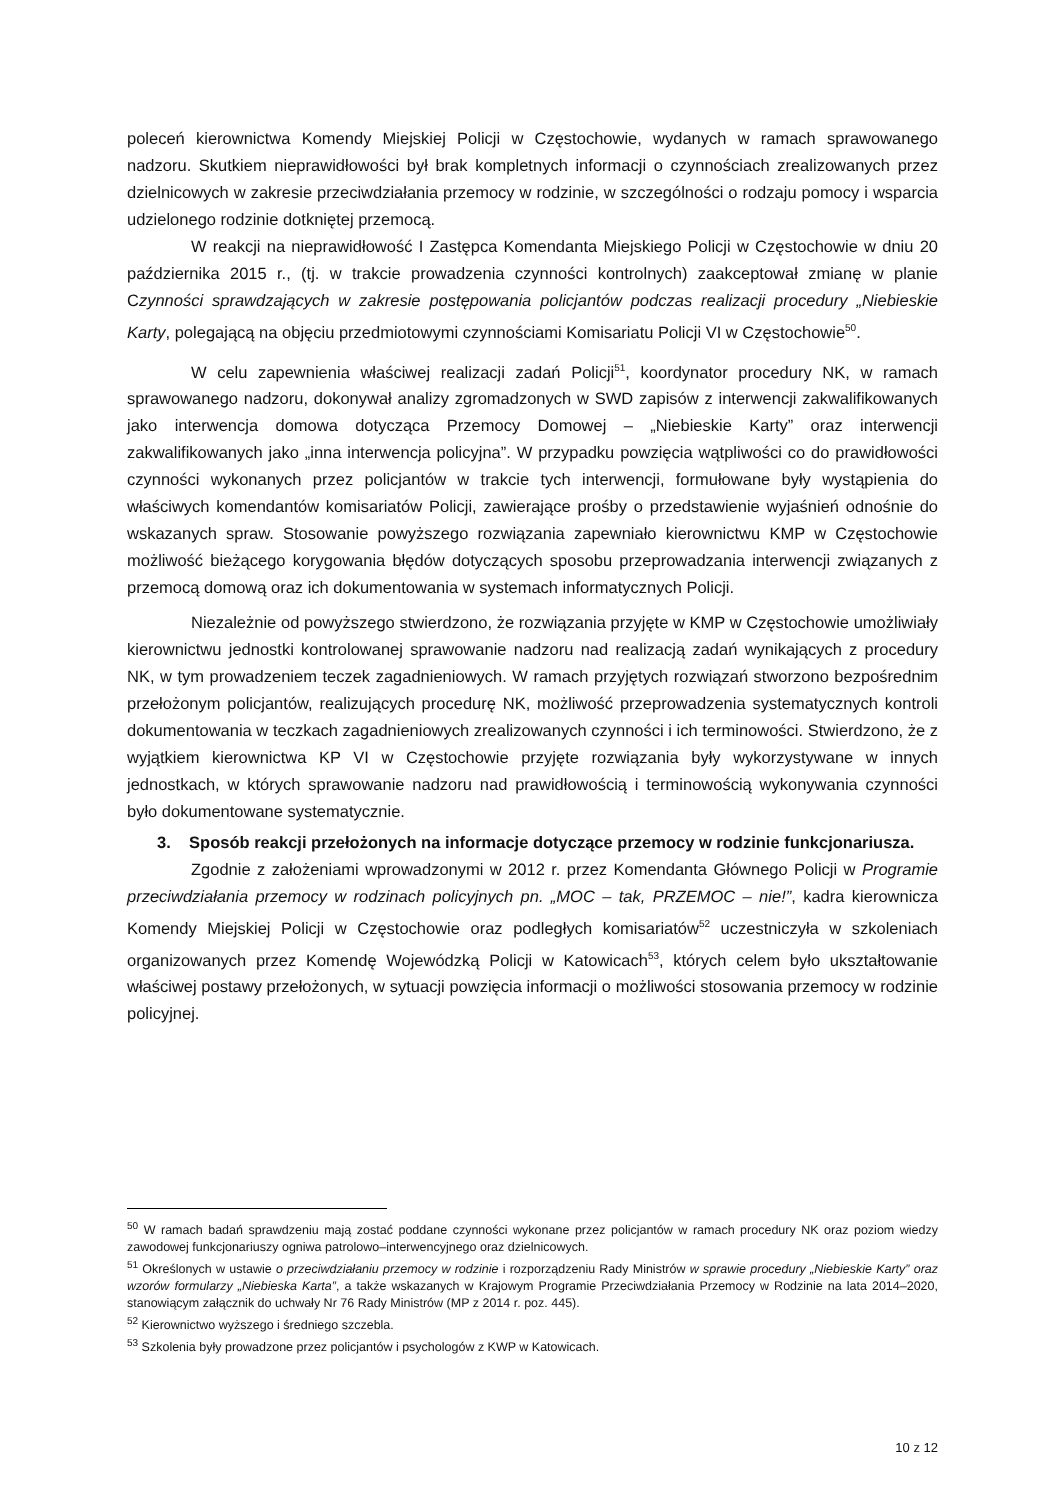poleceń kierownictwa Komendy Miejskiej Policji w Częstochowie, wydanych w ramach sprawowanego nadzoru. Skutkiem nieprawidłowości był brak kompletnych informacji o czynnościach zrealizowanych przez dzielnicowych w zakresie przeciwdziałania przemocy w rodzinie, w szczególności o rodzaju pomocy i wsparcia udzielonego rodzinie dotkniętej przemocą.
W reakcji na nieprawidłowość I Zastępca Komendanta Miejskiego Policji w Częstochowie w dniu 20 października 2015 r., (tj. w trakcie prowadzenia czynności kontrolnych) zaakceptował zmianę w planie Czynności sprawdzających w zakresie postępowania policjantów podczas realizacji procedury „Niebieskie Karty, polegającą na objęciu przedmiotowymi czynnościami Komisariatu Policji VI w Częstochowie<sup>50</sup>.
W celu zapewnienia właściwej realizacji zadań Policji<sup>51</sup>, koordynator procedury NK, w ramach sprawowanego nadzoru, dokonywał analizy zgromadzonych w SWD zapisów z interwencji zakwalifikowanych jako interwencja domowa dotycząca Przemocy Domowej – „Niebieskie Karty” oraz interwencji zakwalifikowanych jako „inna interwencja policyjna”. W przypadku powzięcia wątpliwości co do prawidłowości czynności wykonanych przez policjantów w trakcie tych interwencji, formułowane były wystąpienia do właściwych komendantów komisariatów Policji, zawierające prośby o przedstawienie wyjaśnień odnośnie do wskazanych spraw. Stosowanie powyższego rozwiązania zapewniało kierownictwu KMP w Częstochowie możliwość bieżącego korygowania błędów dotyczących sposobu przeprowadzania interwencji związanych z przemocą domową oraz ich dokumentowania w systemach informatycznych Policji.
Niezależnie od powyższego stwierdzono, że rozwiązania przyjęte w KMP w Częstochowie umożliwiały kierownictwu jednostki kontrolowanej sprawowanie nadzoru nad realizacją zadań wynikających z procedury NK, w tym prowadzeniem teczek zagadnieniowych. W ramach przyjętych rozwiązań stworzono bezpośrednim przełożonym policjantów, realizujących procedurę NK, możliwość przeprowadzenia systematycznych kontroli dokumentowania w teczkach zagadnieniowych zrealizowanych czynności i ich terminowości. Stwierdzono, że z wyjątkiem kierownictwa KP VI w Częstochowie przyjęte rozwiązania były wykorzystywane w innych jednostkach, w których sprawowanie nadzoru nad prawidłowością i terminowością wykonywania czynności było dokumentowane systematycznie.
3. Sposób reakcji przełożonych na informacje dotyczące przemocy w rodzinie funkcjonariusza.
Zgodnie z założeniami wprowadzonymi w 2012 r. przez Komendanta Głównego Policji w Programie przeciwdziałania przemocy w rodzinach policyjnych pn. „MOC – tak, PRZEMOC – nie!”, kadra kierownicza Komendy Miejskiej Policji w Częstochowie oraz podległych komisariatów<sup>52</sup> uczestniczyła w szkoleniach organizowanych przez Komendę Wojewódzką Policji w Katowicach<sup>53</sup>, których celem było ukształtowanie właściwej postawy przełożonych, w sytuacji powzięcia informacji o możliwości stosowania przemocy w rodzinie policyjnej.
<sup>50</sup> W ramach badań sprawdzeniu mają zostać poddane czynności wykonane przez policjantów w ramach procedury NK oraz poziom wiedzy zawodowej funkcjonariuszy ogniwa patrolowo–interwencyjnego oraz dzielnicowych.
<sup>51</sup> Określonych w ustawie o przeciwdziałaniu przemocy w rodzinie i rozporządzeniu Rady Ministrów w sprawie procedury „Niebieskie Karty” oraz wzorów formularzy „Niebieska Karta”, a także wskazanych w Krajowym Programie Przeciwdziałania Przemocy w Rodzinie na lata 2014–2020, stanowiącym załącznik do uchwały Nr 76 Rady Ministrów (MP z 2014 r. poz. 445).
<sup>52</sup> Kierownictwo wyższego i średniego szczebla.
<sup>53</sup> Szkolenia były prowadzone przez policjantów i psychologów z KWP w Katowicach.
10 z 12